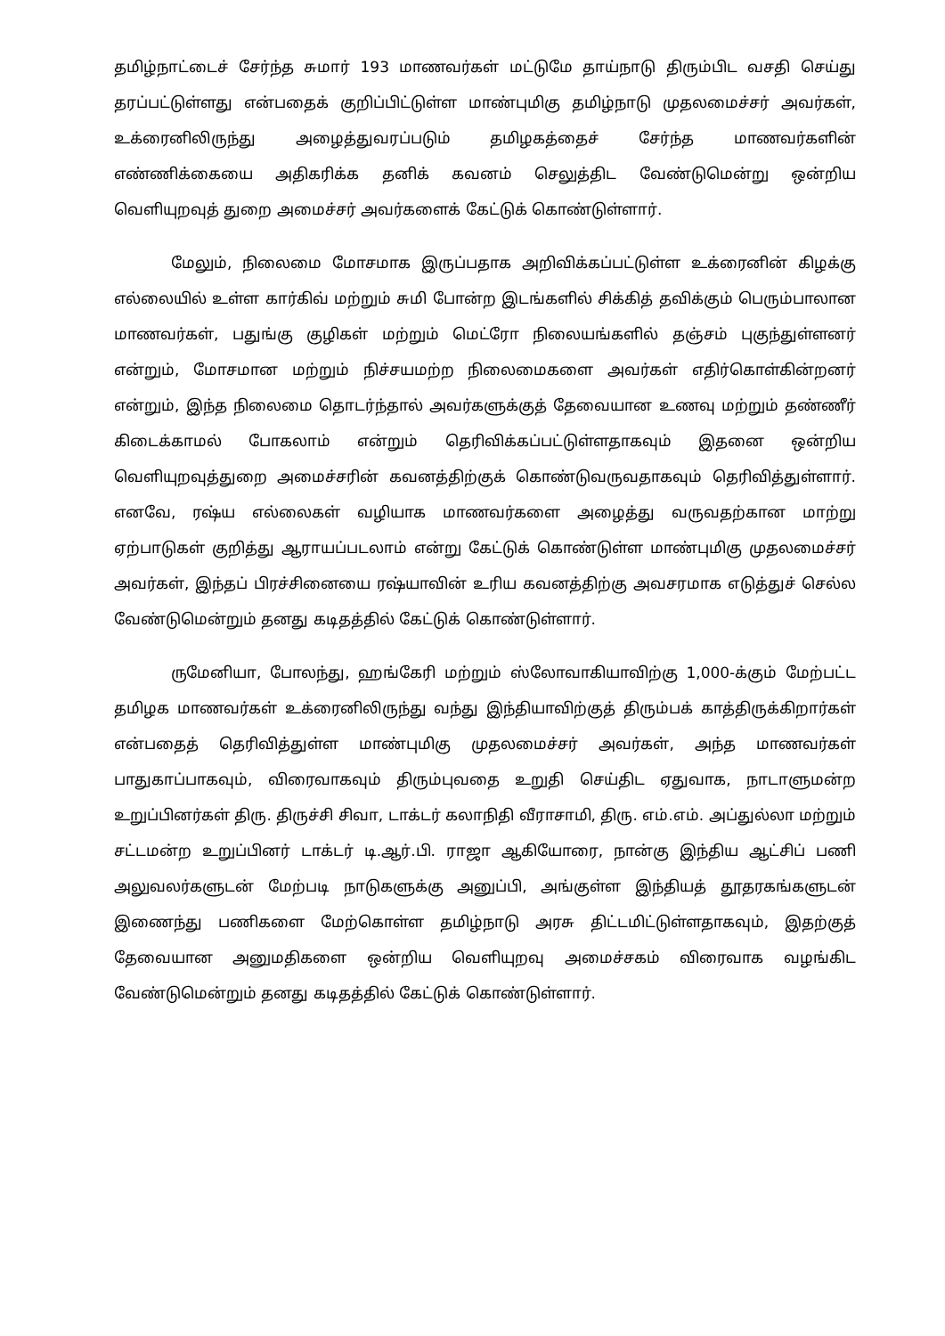தமிழ்நாட்டைச் சேர்ந்த சுமார் 193 மாணவர்கள் மட்டுமே தாய்நாடு திரும்பிட வசதி செய்து தரப்பட்டுள்ளது என்பதைக் குறிப்பிட்டுள்ள மாண்புமிகு தமிழ்நாடு முதலமைச்சர் அவர்கள், உக்ரைனிலிருந்து அழைத்துவரப்படும் தமிழகத்தைச் சேர்ந்த மாணவர்களின் எண்ணிக்கையை அதிகரிக்க தனிக் கவனம் செலுத்திட வேண்டுமென்று ஒன்றிய வெளியுறவுத் துறை அமைச்சர் அவர்களைக் கேட்டுக் கொண்டுள்ளார்.
மேலும், நிலைமை மோசமாக இருப்பதாக அறிவிக்கப்பட்டுள்ள உக்ரைனின் கிழக்கு எல்லையில் உள்ள கார்கிவ் மற்றும் சுமி போன்ற இடங்களில் சிக்கித் தவிக்கும் பெரும்பாலான மாணவர்கள், பதுங்கு குழிகள் மற்றும் மெட்ரோ நிலையங்களில் தஞ்சம் புகுந்துள்ளனர் என்றும், மோசமான மற்றும் நிச்சயமற்ற நிலைமைகளை அவர்கள் எதிர்கொள்கின்றனர் என்றும், இந்த நிலைமை தொடர்ந்தால் அவர்களுக்குத் தேவையான உணவு மற்றும் தண்ணீர் கிடைக்காமல் போகலாம் என்றும் தெரிவிக்கப்பட்டுள்ளதாகவும் இதனை ஒன்றிய வெளியுறவுத்துறை அமைச்சரின் கவனத்திற்குக் கொண்டுவருவதாகவும் தெரிவித்துள்ளார். எனவே, ரஷ்ய எல்லைகள் வழியாக மாணவர்களை அழைத்து வருவதற்கான மாற்று ஏற்பாடுகள் குறித்து ஆராயப்படலாம் என்று கேட்டுக் கொண்டுள்ள மாண்புமிகு முதலமைச்சர் அவர்கள், இந்தப் பிரச்சினையை ரஷ்யாவின் உரிய கவனத்திற்கு அவசரமாக எடுத்துச் செல்ல வேண்டுமென்றும் தனது கடிதத்தில் கேட்டுக் கொண்டுள்ளார்.
ருமேனியா, போலந்து, ஹங்கேரி மற்றும் ஸ்லோவாகியாவிற்கு 1,000-க்கும் மேற்பட்ட தமிழக மாணவர்கள் உக்ரைனிலிருந்து வந்து இந்தியாவிற்குத் திரும்பக் காத்திருக்கிறார்கள் என்பதைத் தெரிவித்துள்ள மாண்புமிகு முதலமைச்சர் அவர்கள், அந்த மாணவர்கள் பாதுகாப்பாகவும், விரைவாகவும் திரும்புவதை உறுதி செய்திட ஏதுவாக, நாடாளுமன்ற உறுப்பினர்கள் திரு. திருச்சி சிவா, டாக்டர் கலாநிதி வீராசாமி, திரு. எம்.எம். அப்துல்லா மற்றும் சட்டமன்ற உறுப்பினர் டாக்டர் டி.ஆர்.பி. ராஜா ஆகியோரை, நான்கு இந்திய ஆட்சிப் பணி அலுவலர்களுடன் மேற்படி நாடுகளுக்கு அனுப்பி, அங்குள்ள இந்தியத் தூதரகங்களுடன் இணைந்து பணிகளை மேற்கொள்ள தமிழ்நாடு அரசு திட்டமிட்டுள்ளதாகவும், இதற்குத் தேவையான அனுமதிகளை ஒன்றிய வெளியுறவு அமைச்சகம் விரைவாக வழங்கிட வேண்டுமென்றும் தனது கடிதத்தில் கேட்டுக் கொண்டுள்ளார்.